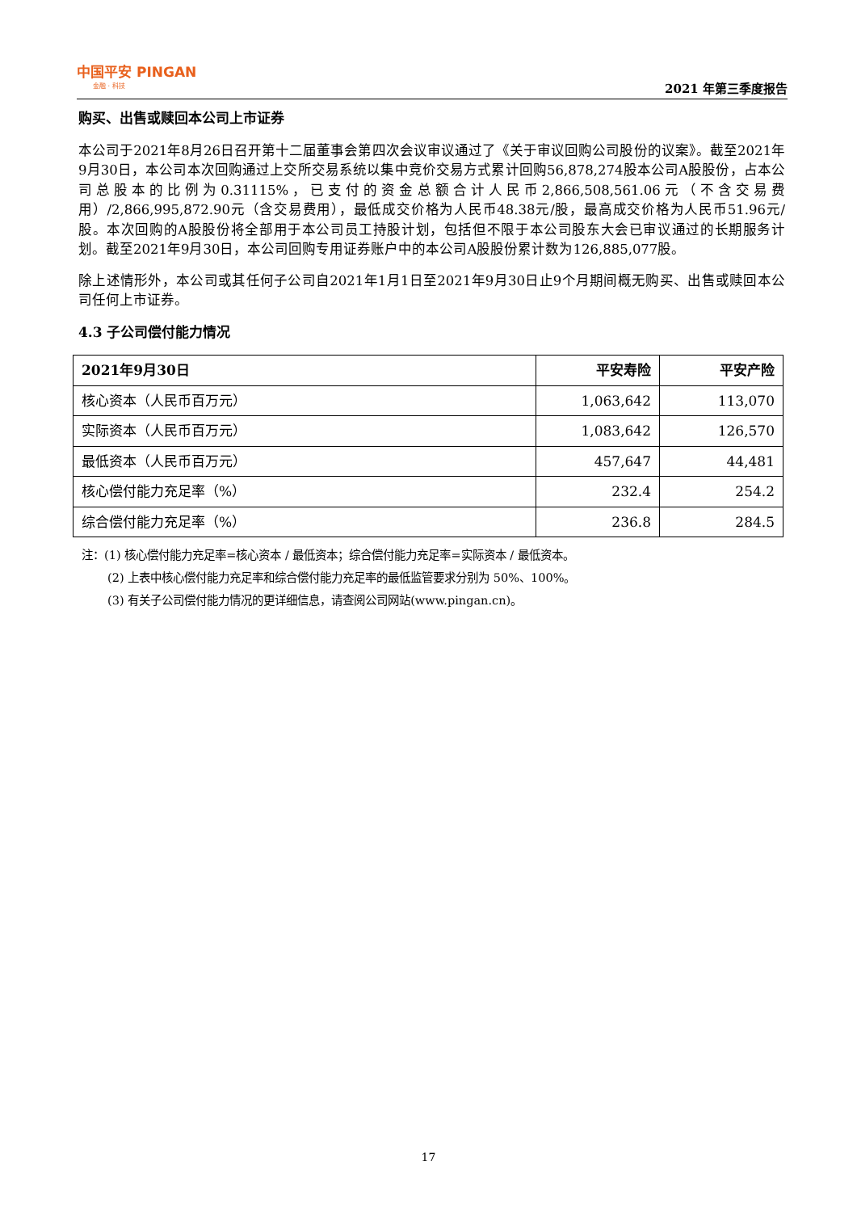中国平安 PINGAN
金融 · 科技
2021 年第三季度报告
购买、出售或赎回本公司上市证券
本公司于2021年8月26日召开第十二届董事会第四次会议审议通过了《关于审议回购公司股份的议案》。截至2021年9月30日，本公司本次回购通过上交所交易系统以集中竞价交易方式累计回购56,878,274股本公司A股股份，占本公司总股本的比例为0.31115%，已支付的资金总额合计人民币2,866,508,561.06元（不含交易费用）/2,866,995,872.90元（含交易费用），最低成交价格为人民币48.38元/股，最高成交价格为人民币51.96元/股。本次回购的A股股份将全部用于本公司员工持股计划，包括但不限于本公司股东大会已审议通过的长期服务计划。截至2021年9月30日，本公司回购专用证券账户中的本公司A股股份累计数为126,885,077股。
除上述情形外，本公司或其任何子公司自2021年1月1日至2021年9月30日止9个月期间概无购买、出售或赎回本公司任何上市证券。
4.3 子公司偿付能力情况
| 2021年9月30日 | 平安寿险 | 平安产险 |
| --- | --- | --- |
| 核心资本（人民币百万元） | 1,063,642 | 113,070 |
| 实际资本（人民币百万元） | 1,083,642 | 126,570 |
| 最低资本（人民币百万元） | 457,647 | 44,481 |
| 核心偿付能力充足率（%） | 232.4 | 254.2 |
| 综合偿付能力充足率（%） | 236.8 | 284.5 |
注：(1) 核心偿付能力充足率=核心资本 / 最低资本；综合偿付能力充足率=实际资本 / 最低资本。
(2) 上表中核心偿付能力充足率和综合偿付能力充足率的最低监管要求分别为 50%、100%。
(3) 有关子公司偿付能力情况的更详细信息，请查阅公司网站(www.pingan.cn)。
17